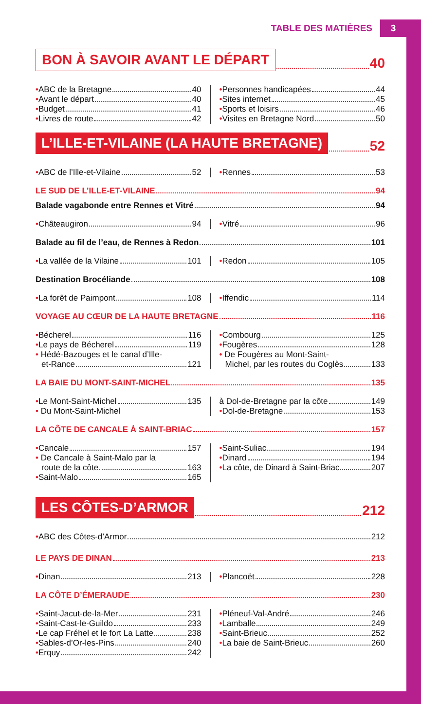TABLE DES MATIÈRES 3
BON À SAVOIR AVANT LE DÉPART 40
• ABC de la Bretagne 40
• Avant le départ 40
• Budget 41
• Livres de route 42
• Personnes handicapées 44
• Sites internet 45
• Sports et loisirs 46
• Visites en Bretagne Nord 50
L’ILLE-ET-VILAINE (LA HAUTE BRETAGNE) 52
• ABC de l’Ille-et-Vilaine 52 • Rennes 53
LE SUD DE L’ILLE-ET-VILAINE 94
Balade vagabonde entre Rennes et Vitré 94
• Châteaugiron 94 • Vitré 96
Balade au fil de l’eau, de Rennes à Redon 101
• La vallée de la Vilaine 101 • Redon 105
Destination Brocéliande 108
• La forêt de Paimpont 108 • Iffendic 114
VOYAGE AU CŒUR DE LA HAUTE BRETAGNE 116
• Bécherel 116
• Le pays de Bécherel 119
• Hédé-Bazouges et le canal d’Ille-
et-Rance 121
• Combourg 125
• Fougères 128
• De Fougères au Mont-Saint-
Michel, par les routes du Coglès 133
LA BAIE DU MONT-SAINT-MICHEL 135
• Le Mont-Saint-Michel 135
• Du Mont-Saint-Michel
à Dol-de-Bretagne par la côte 149
• Dol-de-Bretagne 153
LA CÔTE DE CANCALE À SAINT-BRIAC 157
• Cancale 157
• De Cancale à Saint-Malo par la
route de la côte 163
• Saint-Malo 165
• Saint-Suliac 194
• Dinard 194
• La côte, de Dinard à Saint-Briac 207
LES CÔTES-D’ARMOR 212
• ABC des Côtes-d’Armor 212
LE PAYS DE DINAN 213
• Dinan 213 • Plancoët 228
LA CÔTE D’ÉMERAUDE 230
• Saint-Jacut-de-la-Mer 231
• Saint-Cast-le-Guildo 233
• Le cap Fréhel et le fort La Latte 238
• Sables-d’Or-les-Pins 240
• Erquy 242
• Pléneuf-Val-André 246
• Lamballe 249
• Saint-Brieuc 252
• La baie de Saint-Brieuc 260